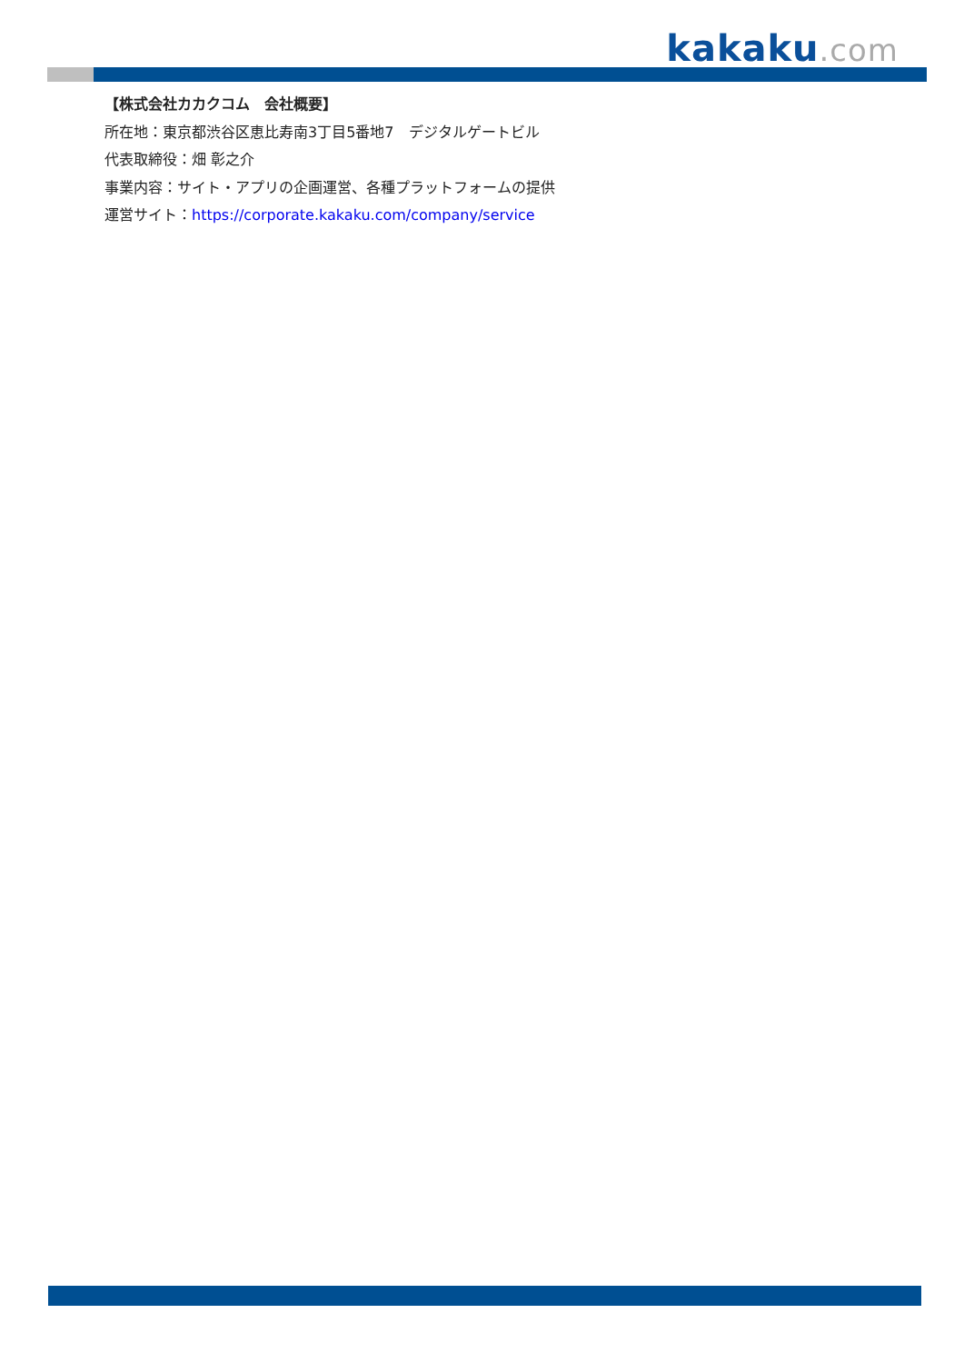kakaku.com
【株式会社カカクコム　会社概要】
所在地：東京都渋谷区恵比寿南3丁目5番地7　デジタルゲートビル
代表取締役：畑 彰之介
事業内容：サイト・アプリの企画運営、各種プラットフォームの提供
運営サイト：https://corporate.kakaku.com/company/service